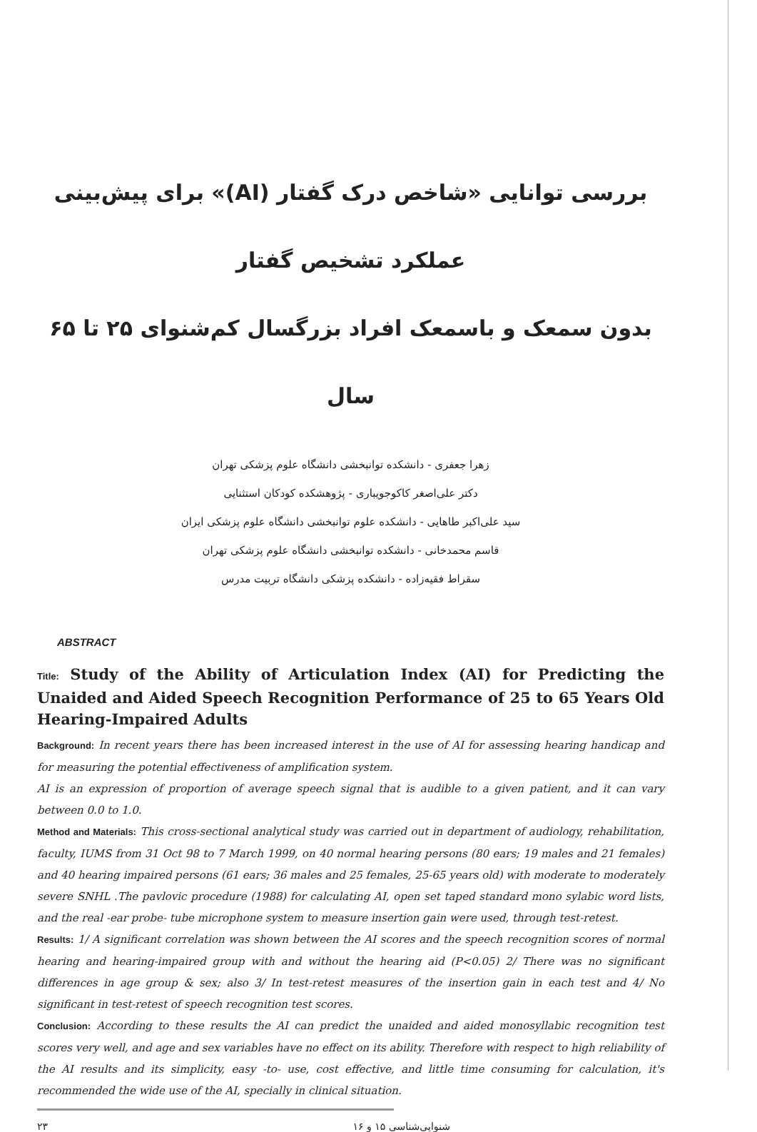بررسی توانایی «شاخص درک گفتار (AI)» برای پیش‌بینی عملکرد تشخیص گفتار
بدون سمعک و باسمعک افراد بزرگسال کم‌شنوای ۲۵ تا ۶۵ سال
زهرا جعفری - دانشکده توانبخشی دانشگاه علوم پزشکی تهران
دکتر علی‌اصغر کاکوجویباری - پژوهشکده کودکان استثنایی
سید علی‌اکبر طاهایی - دانشکده علوم توانبخشی دانشگاه علوم پزشکی ایران
قاسم محمدخانی - دانشکده توانبخشی دانشگاه علوم پزشکی تهران
سقراط فقیه‌زاده - دانشکده پزشکی دانشگاه تربیت مدرس
ABSTRACT
Title: Study of the Ability of Articulation Index (AI) for Predicting the Unaided and Aided Speech Recognition Performance of 25 to 65 Years Old Hearing-Impaired Adults
Background: In recent years there has been increased interest in the use of AI for assessing hearing handicap and for measuring the potential effectiveness of amplification system.
AI is an expression of proportion of average speech signal that is audible to a given patient, and it can vary between 0.0 to 1.0.
Method and Materials: This cross-sectional analytical study was carried out in department of audiology, rehabilitation, faculty, IUMS from 31 Oct 98 to 7 March 1999, on 40 normal hearing persons (80 ears; 19 males and 21 females) and 40 hearing impaired persons (61 ears; 36 males and 25 females, 25-65 years old) with moderate to moderately severe SNHL .The pavlovic procedure (1988) for calculating AI, open set taped standard mono sylabic word lists, and the real -ear probe- tube microphone system to measure insertion gain were used, through test-retest.
Results: 1/ A significant correlation was shown between the AI scores and the speech recognition scores of normal hearing and hearing-impaired group with and without the hearing aid (P<0.05) 2/ There was no significant differences in age group & sex; also 3/ In test-retest measures of the insertion gain in each test and 4/ No significant in test-retest of speech recognition test scores.
Conclusion: According to these results the AI can predict the unaided and aided monosyllabic recognition test scores very well, and age and sex variables have no effect on its ability. Therefore with respect to high reliability of the AI results and its simplicity, easy -to- use, cost effective, and little time consuming for calculation, it's recommended the wide use of the AI, specially in clinical situation.
۲۳ شنوایی‌شناسی ۱۵ و ۱۶